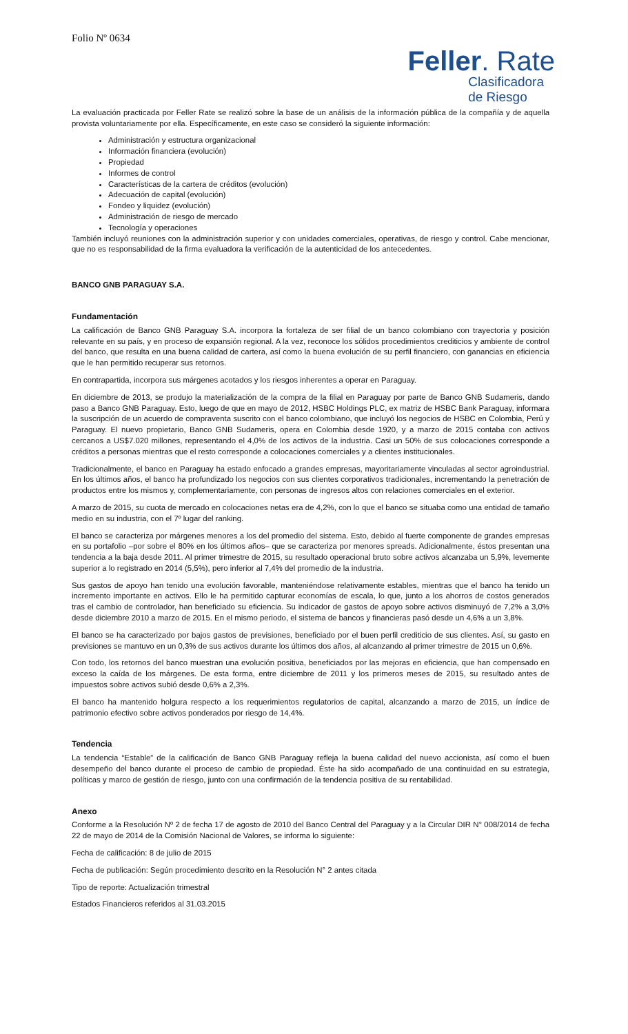Folio Nº 0634
Feller. Rate
Clasificadora
de Riesgo
La evaluación practicada por Feller Rate se realizó sobre la base de un análisis de la información pública de la compañía y de aquella provista voluntariamente por ella. Específicamente, en este caso se consideró la siguiente información:
Administración y estructura organizacional
Información financiera (evolución)
Propiedad
Informes de control
Características de la cartera de créditos (evolución)
Adecuación de capital (evolución)
Fondeo y liquidez (evolución)
Administración de riesgo de mercado
Tecnología y operaciones
También incluyó reuniones con la administración superior y con unidades comerciales, operativas, de riesgo y control. Cabe mencionar, que no es responsabilidad de la firma evaluadora la verificación de la autenticidad de los antecedentes.
BANCO GNB PARAGUAY S.A.
Fundamentación
La calificación de Banco GNB Paraguay S.A. incorpora la fortaleza de ser filial de un banco colombiano con trayectoria y posición relevante en su país, y en proceso de expansión regional. A la vez, reconoce los sólidos procedimientos crediticios y ambiente de control del banco, que resulta en una buena calidad de cartera, así como la buena evolución de su perfil financiero, con ganancias en eficiencia que le han permitido recuperar sus retornos.
En contrapartida, incorpora sus márgenes acotados y los riesgos inherentes a operar en Paraguay.
En diciembre de 2013, se produjo la materialización de la compra de la filial en Paraguay por parte de Banco GNB Sudameris, dando paso a Banco GNB Paraguay. Esto, luego de que en mayo de 2012, HSBC Holdings PLC, ex matriz de HSBC Bank Paraguay, informara la suscripción de un acuerdo de compraventa suscrito con el banco colombiano, que incluyó los negocios de HSBC en Colombia, Perú y Paraguay. El nuevo propietario, Banco GNB Sudameris, opera en Colombia desde 1920, y a marzo de 2015 contaba con activos cercanos a US$7.020 millones, representando el 4,0% de los activos de la industria. Casi un 50% de sus colocaciones corresponde a créditos a personas mientras que el resto corresponde a colocaciones comerciales y a clientes institucionales.
Tradicionalmente, el banco en Paraguay ha estado enfocado a grandes empresas, mayoritariamente vinculadas al sector agroindustrial. En los últimos años, el banco ha profundizado los negocios con sus clientes corporativos tradicionales, incrementando la penetración de productos entre los mismos y, complementariamente, con personas de ingresos altos con relaciones comerciales en el exterior.
A marzo de 2015, su cuota de mercado en colocaciones netas era de 4,2%, con lo que el banco se situaba como una entidad de tamaño medio en su industria, con el 7º lugar del ranking.
El banco se caracteriza por márgenes menores a los del promedio del sistema. Esto, debido al fuerte componente de grandes empresas en su portafolio –por sobre el 80% en los últimos años– que se caracteriza por menores spreads. Adicionalmente, éstos presentan una tendencia a la baja desde 2011. Al primer trimestre de 2015, su resultado operacional bruto sobre activos alcanzaba un 5,9%, levemente superior a lo registrado en 2014 (5,5%), pero inferior al 7,4% del promedio de la industria.
Sus gastos de apoyo han tenido una evolución favorable, manteniéndose relativamente estables, mientras que el banco ha tenido un incremento importante en activos. Ello le ha permitido capturar economías de escala, lo que, junto a los ahorros de costos generados tras el cambio de controlador, han beneficiado su eficiencia. Su indicador de gastos de apoyo sobre activos disminuyó de 7,2% a 3,0% desde diciembre 2010 a marzo de 2015. En el mismo periodo, el sistema de bancos y financieras pasó desde un 4,6% a un 3,8%.
El banco se ha caracterizado por bajos gastos de previsiones, beneficiado por el buen perfil crediticio de sus clientes. Así, su gasto en previsiones se mantuvo en un 0,3% de sus activos durante los últimos dos años, al alcanzando al primer trimestre de 2015 un 0,6%.
Con todo, los retornos del banco muestran una evolución positiva, beneficiados por las mejoras en eficiencia, que han compensado en exceso la caída de los márgenes. De esta forma, entre diciembre de 2011 y los primeros meses de 2015, su resultado antes de impuestos sobre activos subió desde 0,6% a 2,3%.
El banco ha mantenido holgura respecto a los requerimientos regulatorios de capital, alcanzando a marzo de 2015, un índice de patrimonio efectivo sobre activos ponderados por riesgo de 14,4%.
Tendencia
La tendencia “Estable” de la calificación de Banco GNB Paraguay refleja la buena calidad del nuevo accionista, así como el buen desempeño del banco durante el proceso de cambio de propiedad. Éste ha sido acompañado de una continuidad en su estrategia, políticas y marco de gestión de riesgo, junto con una confirmación de la tendencia positiva de su rentabilidad.
Anexo
Conforme a la Resolución Nº 2 de fecha 17 de agosto de 2010 del Banco Central del Paraguay y a la Circular DIR N° 008/2014 de fecha 22 de mayo de 2014 de la Comisión Nacional de Valores, se informa lo siguiente:
Fecha de calificación: 8 de julio de 2015
Fecha de publicación: Según procedimiento descrito en la Resolución N° 2 antes citada
Tipo de reporte: Actualización trimestral
Estados Financieros referidos al 31.03.2015